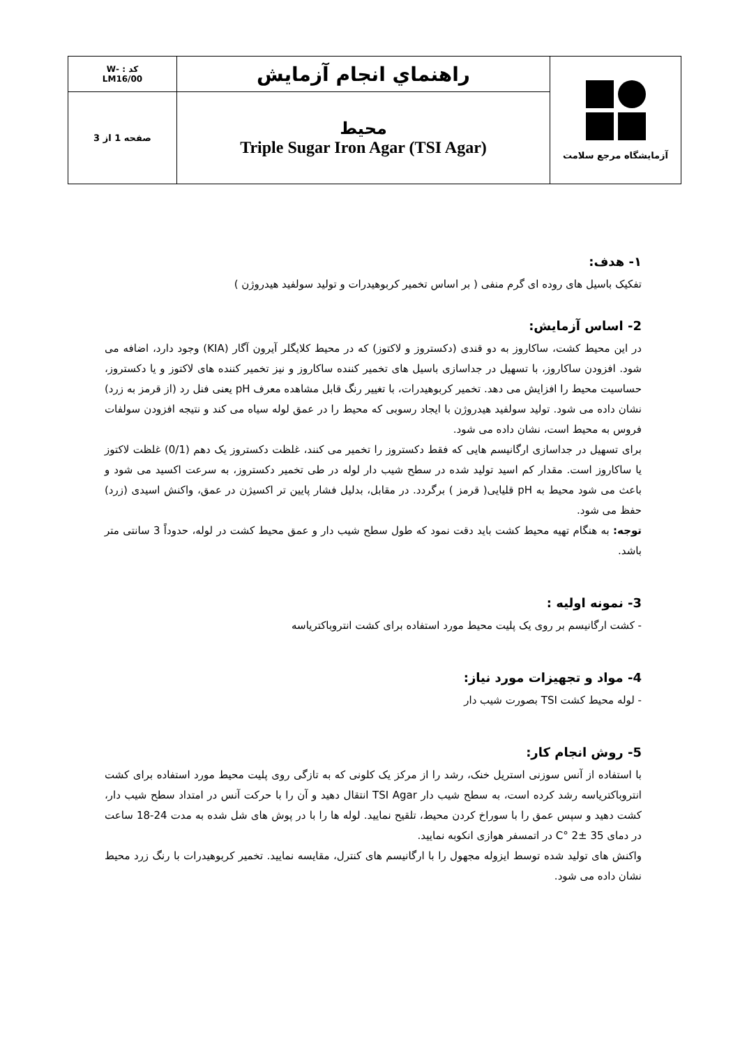| آزمایشگاه مرجع سلامت | راهنماي انجام آزمايش | کد : -W LM16/00 |
| | محیط Triple Sugar Iron Agar (TSI Agar) | صفحه 1 از 3 |
۱- هدف:
تفکیک باسیل های روده ای گرم منفی ( بر اساس تخمیر کربوهیدرات و تولید سولفید هیدروژن )
2- اساس آزمایش:
در این محیط کشت، ساکاروز به دو قندی (دکستروز و لاکتوز) که در محیط کلایگلر آیرون آگار (KIA) وجود دارد، اضافه می شود. افزودن ساکاروز، با تسهیل در جداسازی باسیل های تخمیر کننده ساکاروز و نیز تخمیر کننده های لاکتوز و یا دکستروز، حساسیت محیط را افزایش می دهد. تخمیر کربوهیدرات، با تغییر رنگ قابل مشاهده معرف pH یعنی فنل رد (از قرمز به زرد) نشان داده می شود. تولید سولفید هیدروژن با ایجاد رسوبی که محیط را در عمق لوله سیاه می کند و نتیجه افزودن سولفات فروس به محیط است، نشان داده می شود.
برای تسهیل در جداسازی ارگانیسم هایی که فقط دکستروز را تخمیر می کنند، غلظت دکستروز یک دهم (0/1) غلظت لاکتوز یا ساکاروز است. مقدار کم اسید تولید شده در سطح شیب دار لوله در طی تخمیر دکستروز، به سرعت اکسید می شود و باعث می شود محیط به pH قلیایی( قرمز ) برگردد. در مقابل، بدلیل فشار پایین تر اکسیژن در عمق، واکنش اسیدی (زرد) حفظ می شود.
توجه: به هنگام تهیه محیط کشت باید دقت نمود که طول سطح شیب دار و عمق محیط کشت در لوله، حدوداً 3 سانتی متر باشد.
3- نمونه اولیه :
- کشت ارگانیسم بر روی یک پلیت محیط مورد استفاده برای کشت انتروباکتریاسه
4- مواد و تجهیزات مورد نیاز:
- لوله محیط کشت TSI بصورت شیب دار
5- روش انجام کار:
با استفاده از آنس سوزنی استریل خنک، رشد را از مرکز یک کلونی که به تازگی روی پلیت محیط مورد استفاده برای کشت انتروباکتریاسه رشد کرده است، به سطح شیب دار TSI Agar انتقال دهید و آن را با حرکت آنس در امتداد سطح شیب دار، کشت دهید و سپس عمق را با سوراخ کردن محیط، تلقیح نمایید. لوله ها را با در پوش های شل شده به مدت 24-18 ساعت در دمای 35 ±2 °C در اتمسفر هوازی انکوبه نمایید.
واکنش های تولید شده توسط ایزوله مجهول را با ارگانیسم های کنترل، مقایسه نمایید. تخمیر کربوهیدرات با رنگ زرد محیط نشان داده می شود.